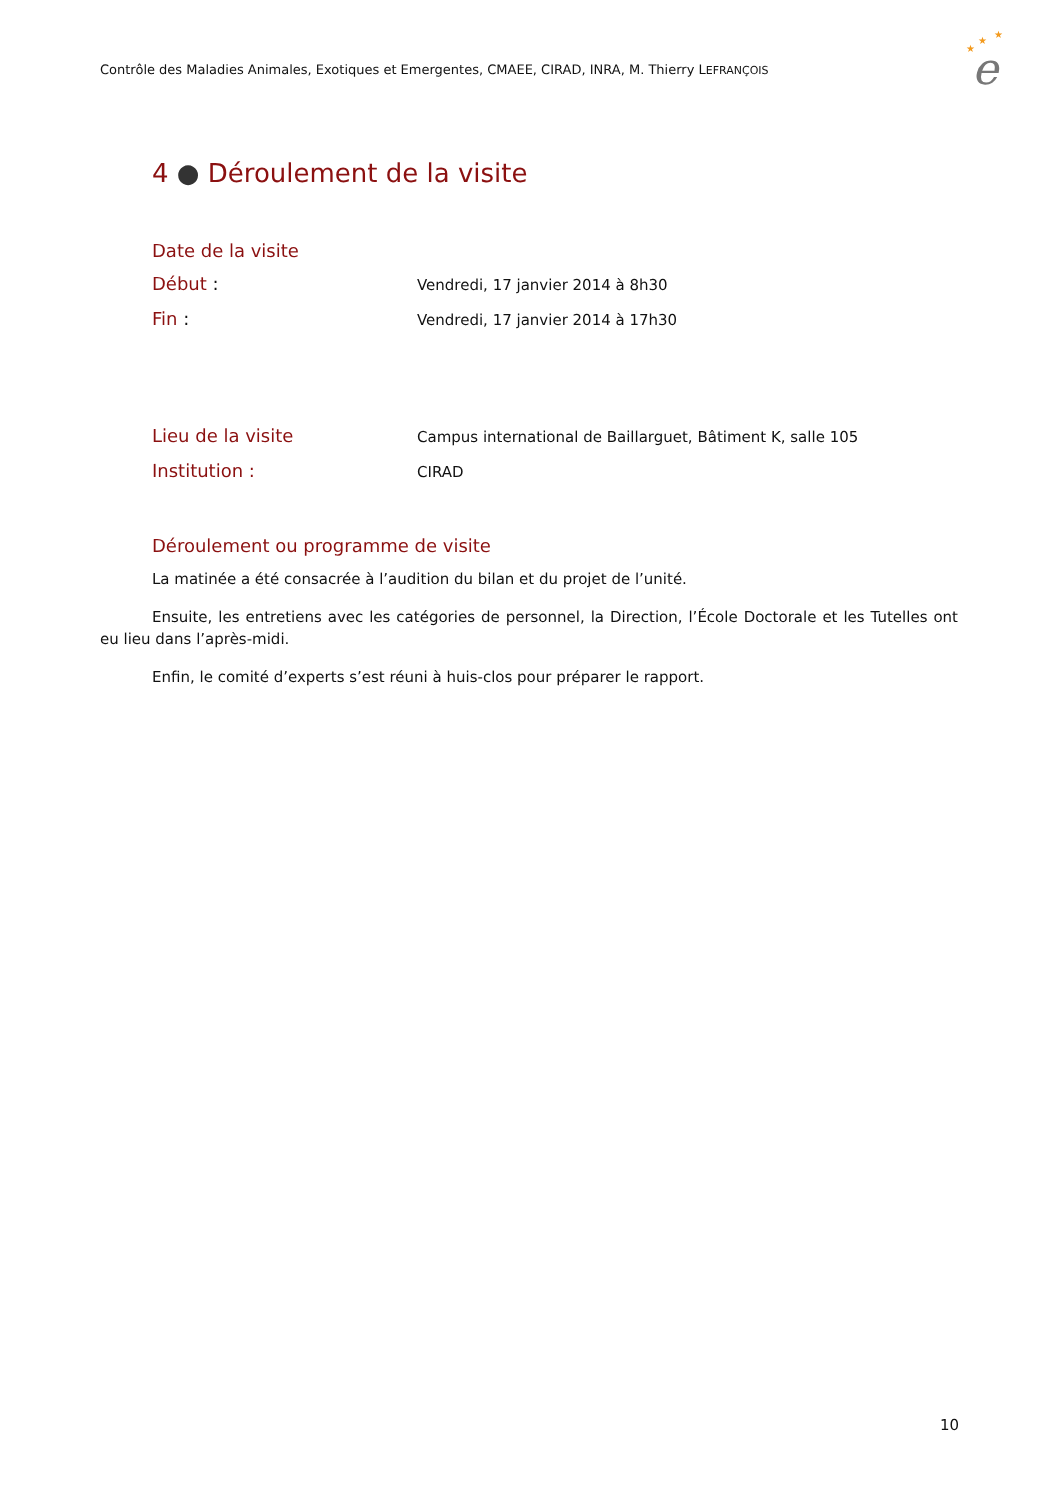Contrôle des Maladies Animales, Exotiques et Emergentes, CMAEE, CIRAD, INRA, M. Thierry LEFRANÇOIS
★
★
★
e
4 ● Déroulement de la visite
Date de la visite
Début :
Vendredi, 17 janvier 2014 à 8h30
Fin :
Vendredi, 17 janvier 2014 à 17h30
Lieu de la visite
Campus international de Baillarguet, Bâtiment K, salle 105
Institution :
CIRAD
Déroulement ou programme de visite
La matinée a été consacrée à l’audition du bilan et du projet de l’unité.
Ensuite, les entretiens avec les catégories de personnel, la Direction, l’École Doctorale et les Tutelles ont eu lieu dans l’après-midi.
Enfin, le comité d’experts s’est réuni à huis-clos pour préparer le rapport.
10